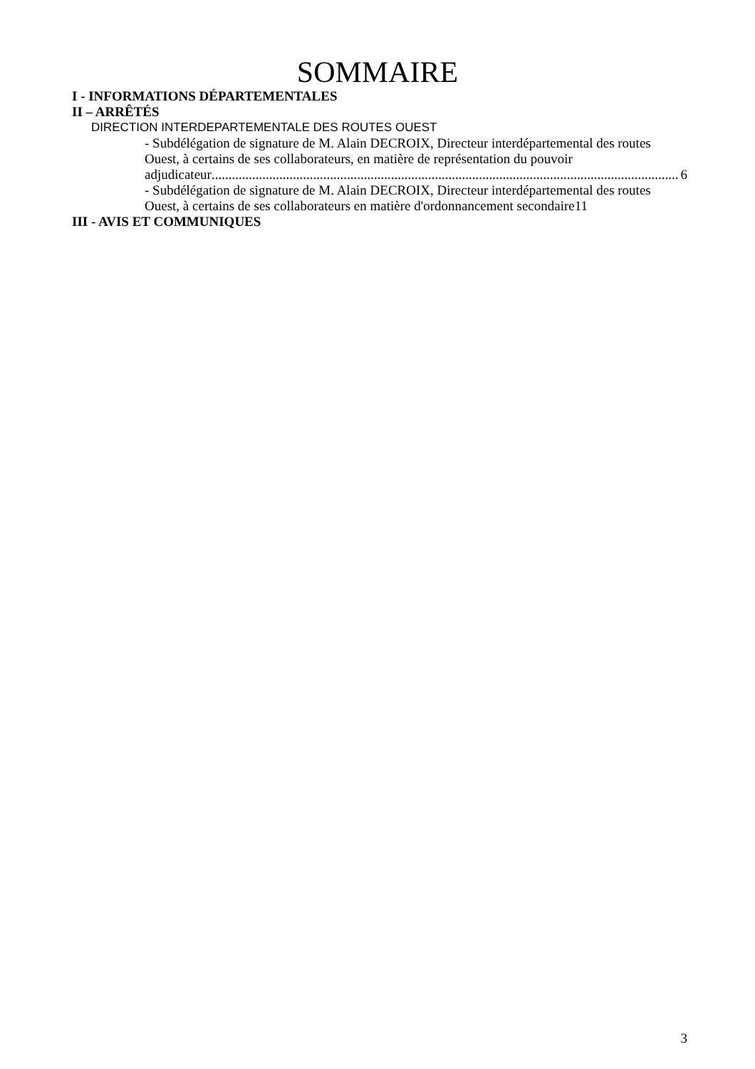SOMMAIRE
I - INFORMATIONS DÉPARTEMENTALES
II – ARRÊTÉS
DIRECTION INTERDEPARTEMENTALE DES ROUTES OUEST
- Subdélégation de signature de M. Alain DECROIX, Directeur interdépartemental des routes Ouest, à certains de ses collaborateurs, en matière de représentation du pouvoir
adjudicateur.......................................................................................................................................... 6
- Subdélégation de signature de M. Alain DECROIX, Directeur interdépartemental des routes Ouest, à certains de ses collaborateurs en matière d'ordonnancement secondaire11
III - AVIS ET COMMUNIQUES
3